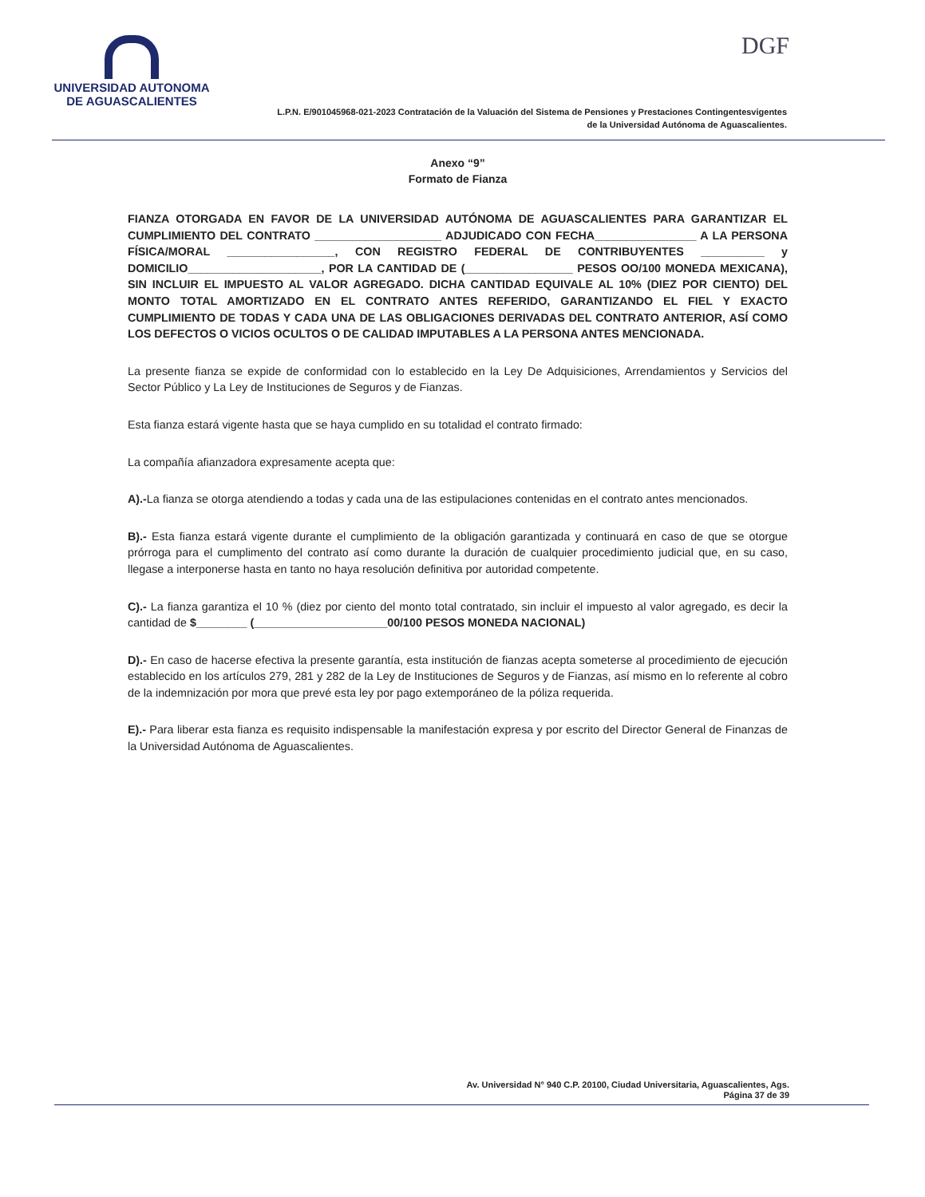UNIVERSIDAD AUTONOMA
DE AGUASCALIENTES
DGF
L.P.N. E/901045968-021-2023 Contratación de la Valuación del Sistema de Pensiones y Prestaciones Contingentesvigentes
de la Universidad Autónoma de Aguascalientes.
Anexo “9”
Formato de Fianza
FIANZA OTORGADA EN FAVOR DE LA UNIVERSIDAD AUTÓNOMA DE AGUASCALIENTES PARA GARANTIZAR EL CUMPLIMIENTO DEL CONTRATO ____________________ ADJUDICADO CON FECHA________________ A LA PERSONA FÍSICA/MORAL _________________, CON REGISTRO FEDERAL DE CONTRIBUYENTES __________ y DOMICILIO_____________________, POR LA CANTIDAD DE (_________________ PESOS OO/100 MONEDA MEXICANA), SIN INCLUIR EL IMPUESTO AL VALOR AGREGADO. DICHA CANTIDAD EQUIVALE AL 10% (DIEZ POR CIENTO) DEL MONTO TOTAL AMORTIZADO EN EL CONTRATO ANTES REFERIDO, GARANTIZANDO EL FIEL Y EXACTO CUMPLIMIENTO DE TODAS Y CADA UNA DE LAS OBLIGACIONES DERIVADAS DEL CONTRATO ANTERIOR, ASÍ COMO LOS DEFECTOS O VICIOS OCULTOS O DE CALIDAD IMPUTABLES A LA PERSONA ANTES MENCIONADA.
La presente fianza se expide de conformidad con lo establecido en la Ley De Adquisiciones, Arrendamientos y Servicios del Sector Público y La Ley de Instituciones de Seguros y de Fianzas.
Esta fianza estará vigente hasta que se haya cumplido en su totalidad el contrato firmado:
La compañía afianzadora expresamente acepta que:
A).-La fianza se otorga atendiendo a todas y cada una de las estipulaciones contenidas en el contrato antes mencionados.
B).- Esta fianza estará vigente durante el cumplimiento de la obligación garantizada y continuará en caso de que se otorgue prórroga para el cumplimento del contrato así como durante la duración de cualquier procedimiento judicial que, en su caso, llegase a interponerse hasta en tanto no haya resolución definitiva por autoridad competente.
C).- La fianza garantiza el 10 % (diez por ciento del monto total contratado, sin incluir el impuesto al valor agregado, es decir la cantidad de $________ (_____________________00/100 PESOS MONEDA NACIONAL)
D).- En caso de hacerse efectiva la presente garantía, esta institución de fianzas acepta someterse al procedimiento de ejecución establecido en los artículos 279, 281 y 282 de la Ley de Instituciones de Seguros y de Fianzas, así mismo en lo referente al cobro de la indemnización por mora que prevé esta ley por pago extemporáneo de la póliza requerida.
E).- Para liberar esta fianza es requisito indispensable la manifestación expresa y por escrito del Director General de Finanzas de la Universidad Autónoma de Aguascalientes.
Av. Universidad N° 940 C.P. 20100, Ciudad Universitaria, Aguascalientes, Ags.
Página 37 de 39